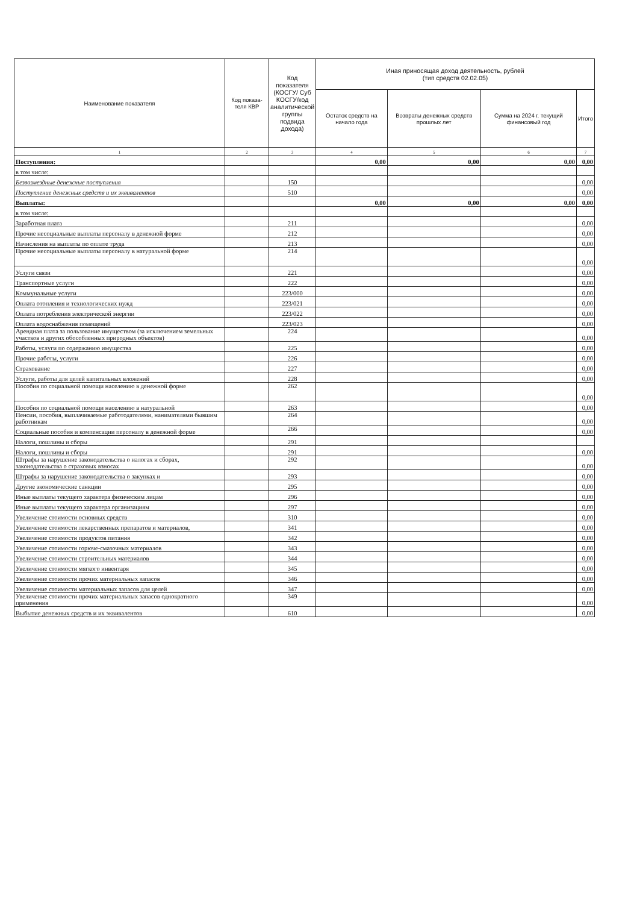| Наименование показателя | Код показа-теля КВР | Код показателя (КОСГУ/ Суб КОСГУ/код аналитической группы подвида дохода) | Иная приносящая доход деятельность, рублей (тип средств 02.02.05) | | | |
| --- | --- | --- | --- | --- | --- | --- |
| | | | Остаток средств на начало года | Возвраты денежных средств прошлых лет | Сумма на 2024 г. текущий финансовый год | Итого |
| 1 | 2 | 3 | 4 | 5 | 6 | 7 |
| Поступления: | | | 0,00 | 0,00 | 0,00 | 0,00 |
| в том числе: | | | | | | |
| Безвозмездные денежные поступления | | 150 | | | | 0,00 |
| Поступление денежных средств и их эквивалентов | | 510 | | | | 0,00 |
| Выплаты: | | | 0,00 | 0,00 | 0,00 | 0,00 |
| в том числе: | | | | | | |
| Заработная плата | | 211 | | | | 0,00 |
| Прочие несоциальные выплаты персоналу в денежной форме | | 212 | | | | 0,00 |
| Начисления на выплаты по оплате труда | | 213 | | | | 0,00 |
| Прочие несоциальные выплаты персоналу в натуральной форме | | 214 | | | | 0,00 |
| Услуги связи | | 221 | | | | 0,00 |
| Транспортные услуги | | 222 | | | | 0,00 |
| Коммунальные услуги | | 223/000 | | | | 0,00 |
| Оплата отопления и технологических нужд | | 223/021 | | | | 0,00 |
| Оплата потребления электрической энергии | | 223/022 | | | | 0,00 |
| Оплата водоснабжения помещений | | 223/023 | | | | 0,00 |
| Арендная плата за пользование имуществом (за исключением земельных участков и других обособленных природных объектов) | | 224 | | | | 0,00 |
| Работы, услуги по содержанию имущества | | 225 | | | | 0,00 |
| Прочие работы, услуги | | 226 | | | | 0,00 |
| Страхование | | 227 | | | | 0,00 |
| Услуги, работы для целей капитальных вложений | | 228 | | | | 0,00 |
| Пособия по социальной помощи населению в денежной форме | | 262 | | | | 0,00 |
| Пособия по социальной помощи населению в натуральной | | 263 | | | | 0,00 |
| Пенсии, пособия, выплачиваемые работодателями, нанимателями бывшим работникам | | 264 | | | | 0,00 |
| Социальные пособия и компенсации персоналу в денежной форме | | 266 | | | | 0,00 |
| Налоги, пошлины и сборы | | 291 | | | | |
| Налоги, пошлины и сборы | | 291 | | | | 0,00 |
| Штрафы за нарушение законодательства о налогах и сборах, законодательства о страховых взносах | | 292 | | | | 0,00 |
| Штрафы за нарушение законодательства о закупках и | | 293 | | | | 0,00 |
| Другие экономические санкции | | 295 | | | | 0,00 |
| Иные выплаты текущего характера физическим лицам | | 296 | | | | 0,00 |
| Иные выплаты текущего характера организациям | | 297 | | | | 0,00 |
| Увеличение стоимости основных средств | | 310 | | | | 0,00 |
| Увеличение стоимости лекарственных препаратов и материалов, | | 341 | | | | 0,00 |
| Увеличение стоимости продуктов питания | | 342 | | | | 0,00 |
| Увеличение стоимости горюче-смазочных материалов | | 343 | | | | 0,00 |
| Увеличение стоимости строительных материалов | | 344 | | | | 0,00 |
| Увеличение стоимости мягкого инвентаря | | 345 | | | | 0,00 |
| Увеличение стоимости прочих материальных запасов | | 346 | | | | 0,00 |
| Увеличение стоимости материальных запасов для целей | | 347 | | | | 0,00 |
| Увеличение стоимости прочих материальных запасов однократного применения | | 349 | | | | 0,00 |
| Выбытие денежных средств и их эквивалентов | | 610 | | | | 0,00 |